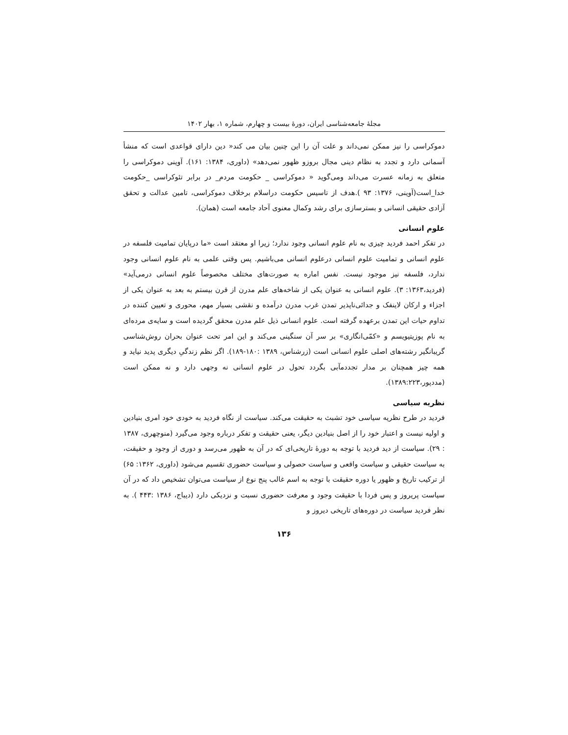مجلهٔ جامعه‌شناسی ایران، دورهٔ بیست و چهارم، شماره ۱، بهار ۱۴۰۲
دموکراسی را نیز ممکن نمی‌داند و علت آن را این چنین بیان می کند« دین دارای قواعدی است که منشأ آسمانی دارد و تجدد به نظام دینی مجال بروزو ظهور نمی‌دهد» (داوری، ۱۳۸۴: ۱۶۱). آوینی دموکراسی را متعلق به زمانه عسرت می‌داند ومی‌گوید « دموکراسی _ حکومت مردم_ در برابر تئوکراسی _حکومت خدا_است(آوینی، ۱۳۷۶: ۹۳ ).هدف از تاسیس حکومت دراسلام برخلاف دموکراسی، تامین عدالت و تحقق آزادی حقیقی انسانی و بسترسازی برای رشد وکمال معنوی آحاد جامعه است (همان).
علوم انسانی
در تفکر احمد فردید چیزی به نام علوم انسانی وجود ندارد؛ زیرا او معتقد است «ما درپایان تمامیت فلسفه در علوم انسانی و تمامیت علوم انسانی درعلوم انسانی می‌باشیم. پس وقتی علمی به نام علوم انسانی وجود ندارد، فلسفه نیز موجود نیست. نفس اماره به صورت‌های مختلف مخصوصاً علوم انسانی درمی‌آید» (فردید،۱۳۶۳: ۳). علوم انسانی به عنوان یکی از شاخه‌های علم مدرن از قرن بیستم به بعد به عنوان یکی از اجزاء و ارکان لاینفک و جدائی‌ناپذیر تمدن غرب مدرن درآمده و نقشی بسیار مهم، محوری و تعیین کننده در تداوم حیات این تمدن برعهده گرفته است. علوم انسانی ذیل علم مدرن محقق گردیده است و سایه‌ی مرده‌ای به نام پوزیتیویسم و «کمّی‌انگاری» بر سر آن سنگینی می‌کند و این امر تحت عنوان بحران روش‌شناسی گریبانگیر رشته‌های اصلی علوم انسانی است (زرشناس، ۱۳۸۹ :۱۸۰-۱۸۹). اگر نظم زندگیِ دیگری پدید نیاید و همه چیز همچنان بر مدار تجددمآبی بگردد تحول در علوم انسانی نه وجهی دارد و نه ممکن است (مددپور،۱۳۸۹:۲۲۳).
نظریه سیاسی
فردید در طرح نظریه سیاسی خود تشبث به حقیقت می‌کند. سیاست از نگاه فردید به خودی خود امری بنیادین و اولیه نیست و اعتبار خود را از اصل بنیادین دیگر، یعنی حقیقت و تفکر درباره وجود می‌گیرد (منوچهری، ۱۳۸۷ : ۲۹). سیاست از دید فردید با توجه به دورهٔ تاریخی‌ای که در آن به ظهور می‌رسد و دوری از وجود و حقیقت، به سیاست حقیقی و سیاست واقعی و سیاست حصولی و سیاست حضوری تقسیم می‌شود (داوری، ۱۳۶۲: ۶۵) از ترکیب تاریخ و ظهور یا دوره حقیقت با توجه به اسم غالب پنج نوع از سیاست می‌توان تشخیص داد که در آن سیاست پریروز و پس فردا با حقیقت وجود و معرفت حضوری نسبت و نزدیکی دارد (دیباج، ۱۳۸۶ :۴۴۳ ). به نظر فردید سیاست در دوره‌های تاریخی دیروز و
۱۳۶